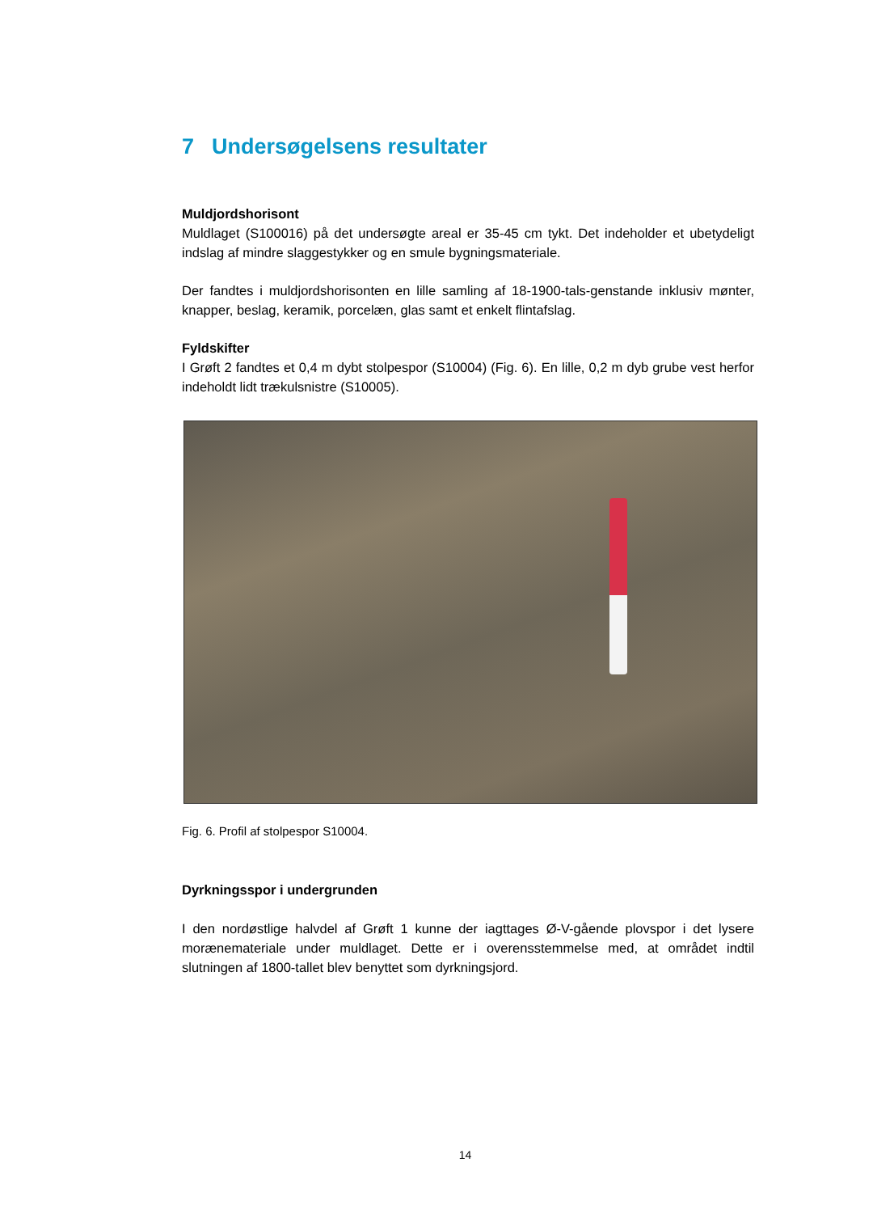7 Undersøgelsens resultater
Muldjordshorisont
Muldlaget (S100016) på det undersøgte areal er 35-45 cm tykt. Det indeholder et ubetydeligt indslag af mindre slaggestykker og en smule bygningsmateriale.
Der fandtes i muldjordshorisonten en lille samling af 18-1900-tals-genstande inklusiv mønter, knapper, beslag, keramik, porcelæn, glas samt et enkelt flintafslag.
Fyldskifter
I Grøft 2 fandtes et 0,4 m dybt stolpespor (S10004) (Fig. 6). En lille, 0,2 m dyb grube vest herfor indeholdt lidt trækulsnistre (S10005).
Fig. 6. Profil af stolpespor S10004.
Dyrkningsspor i undergrunden
I den nordøstlige halvdel af Grøft 1 kunne der iagttages Ø-V-gående plovspor i det lysere morænemateriale under muldlaget. Dette er i overensstemmelse med, at området indtil slutningen af 1800-tallet blev benyttet som dyrkningsjord.
14